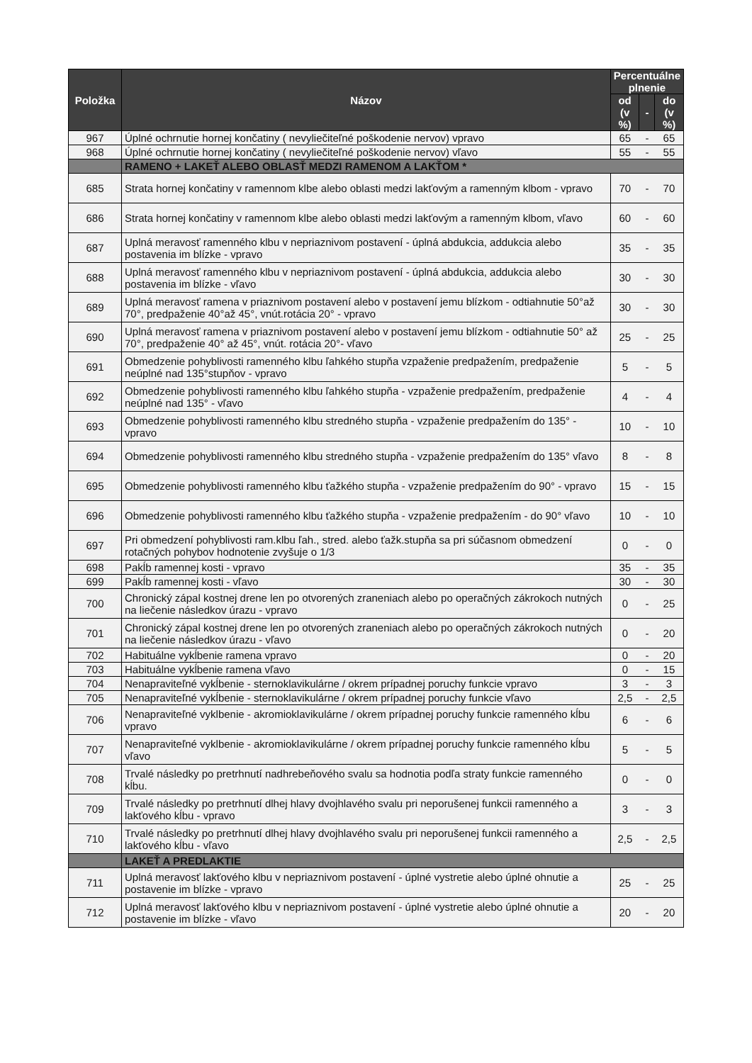| Položka | Názov | Percentuálne plnenie | | |
| --- | --- | --- | --- | --- |
| | | od (v %) | - | do (v %) |
| 967 | Úplné ochrnutie hornej končatiny ( nevyliečiteľné poškodenie nervov) vpravo | 65 | - | 65 |
| 968 | Úplné ochrnutie hornej končatiny ( nevyliečiteľné poškodenie nervov) vľavo | 55 | - | 55 |
| | RAMENO + LAKEŤ ALEBO OBLASŤ MEDZI RAMENOM A LAKŤOM * | | | |
| 685 | Strata hornej končatiny v ramennom klbe alebo oblasti medzi lakťovým a ramenným klbom - vpravo | 70 | - | 70 |
| 686 | Strata hornej končatiny v ramennom klbe alebo oblasti medzi lakťovým a ramenným klbom, vľavo | 60 | - | 60 |
| 687 | Uplná meravosť ramenného klbu v nepriaznivom postavení - úplná abdukcia, addukcia alebo postavenia im blízke - vpravo | 35 | - | 35 |
| 688 | Uplná meravosť ramenného klbu v nepriaznivom postavení - úplná abdukcia, addukcia alebo postavenia im blízke - vľavo | 30 | - | 30 |
| 689 | Uplná meravosť ramena v priaznivom postavení alebo v postavení jemu blízkom - odtiahnutie 50°až 70°, predpaženie 40°až 45°, vnút.rotácia 20° - vpravo | 30 | - | 30 |
| 690 | Uplná meravosť ramena v priaznivom postavení alebo v postavení jemu blízkom - odtiahnutie 50° až 70°, predpaženie 40° až 45°, vnút. rotácia 20°- vľavo | 25 | - | 25 |
| 691 | Obmedzenie pohyblivosti ramenného klbu ľahkého stupňa vzpaženie predpažením, predpaženie neúplné nad 135°stupňov - vpravo | 5 | - | 5 |
| 692 | Obmedzenie pohyblivosti ramenného klbu ľahkého stupňa - vzpaženie predpažením, predpaženie neúplné nad 135° - vľavo | 4 | - | 4 |
| 693 | Obmedzenie pohyblivosti ramenného klbu stredného stupňa - vzpaženie predpažením do 135° - vpravo | 10 | - | 10 |
| 694 | Obmedzenie pohyblivosti ramenného klbu stredného stupňa - vzpaženie predpažením do 135° vľavo | 8 | - | 8 |
| 695 | Obmedzenie pohyblivosti ramenného klbu ťažkého stupňa - vzpaženie predpažením do 90° - vpravo | 15 | - | 15 |
| 696 | Obmedzenie pohyblivosti ramenného klbu ťažkého stupňa - vzpaženie predpažením - do 90° vľavo | 10 | - | 10 |
| 697 | Pri obmedzení pohyblivosti ram.klbu ľah., stred. alebo ťažk.stupňa sa pri súčasnom obmedzení rotačných pohybov hodnotenie zvyšuje o 1/3 | 0 | - | 0 |
| 698 | Pakĺb ramennej kosti - vpravo | 35 | - | 35 |
| 699 | Pakĺb ramennej kosti - vľavo | 30 | - | 30 |
| 700 | Chronický zápal kostnej drene len po otvorených zraneniach alebo po operačných zákrokoch nutných na liečenie následkov úrazu - vpravo | 0 | - | 25 |
| 701 | Chronický zápal kostnej drene len po otvorených zraneniach alebo po operačných zákrokoch nutných na liečenie následkov úrazu - vľavo | 0 | - | 20 |
| 702 | Habituálne vykĺbenie ramena vpravo | 0 | - | 20 |
| 703 | Habituálne vykĺbenie ramena vľavo | 0 | - | 15 |
| 704 | Nenapraviteľné vykĺbenie - sternoklavikulárne / okrem prípadnej poruchy funkcie vpravo | 3 | - | 3 |
| 705 | Nenapraviteľné vykĺbenie - sternoklavikulárne / okrem prípadnej poruchy funkcie vľavo | 2,5 | - | 2,5 |
| 706 | Nenapraviteľné vyklbenie - akromioklavikulárne / okrem prípadnej poruchy funkcie ramenného kĺbu vpravo | 6 | - | 6 |
| 707 | Nenapraviteľné vyklbenie - akromioklavikulárne / okrem prípadnej poruchy funkcie ramenného kĺbu vľavo | 5 | - | 5 |
| 708 | Trvalé následky po pretrhnutí nadhrebeňového svalu sa hodnotia podľa straty funkcie ramenného kĺbu. | 0 | - | 0 |
| 709 | Trvalé následky po pretrhnutí dlhej hlavy dvojhlavého svalu pri neporušenej funkcii ramenného a lakťového kĺbu - vpravo | 3 | - | 3 |
| 710 | Trvalé následky po pretrhnutí dlhej hlavy dvojhlavého svalu pri neporušenej funkcii ramenného a lakťového kĺbu - vľavo | 2,5 | - | 2,5 |
| | LAKEŤ A PREDLAKTIE | | | |
| 711 | Uplná meravosť lakťového klbu v nepriaznivom postavení - úplné vystretie alebo úplné ohnutie a postavenie im blízke - vpravo | 25 | - | 25 |
| 712 | Uplná meravosť lakťového klbu v nepriaznivom postavení - úplné vystretie alebo úplné ohnutie a postavenie im blízke - vľavo | 20 | - | 20 |